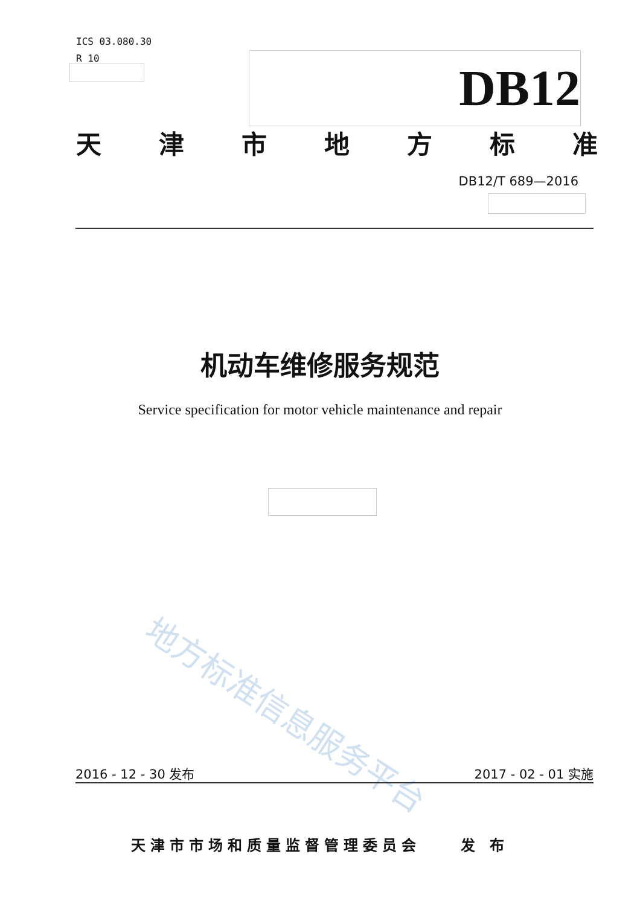ICS 03.080.30
R 10
DB12
天津市地方标准
DB12/T 689—2016
机动车维修服务规范
Service specification for motor vehicle maintenance and repair
地方标准信息服务平台
2016 - 12 - 30 发布 2017 - 02 - 01 实施
天津市市场和质量监督管理委员会 发 布